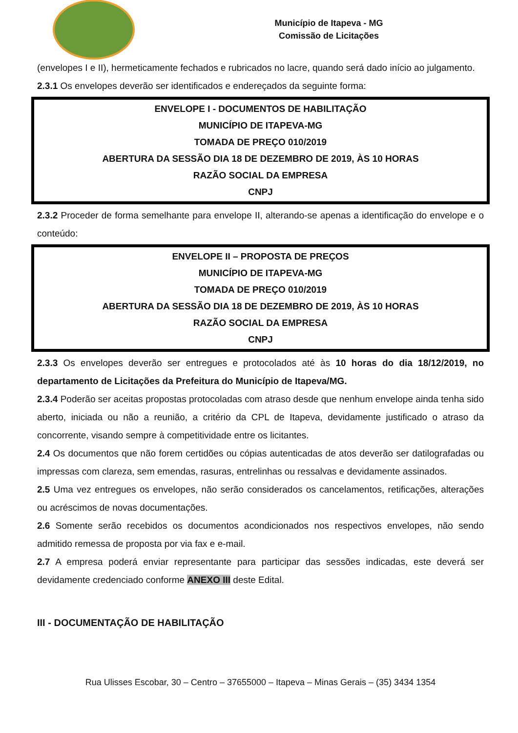Município de Itapeva - MG
Comissão de Licitações
(envelopes I e II), hermeticamente fechados e rubricados no lacre, quando será dado início ao julgamento.
2.3.1 Os envelopes deverão ser identificados e endereçados da seguinte forma:
ENVELOPE I - DOCUMENTOS DE HABILITAÇÃO
MUNICÍPIO DE ITAPEVA-MG
TOMADA DE PREÇO 010/2019
ABERTURA DA SESSÃO DIA 18 DE DEZEMBRO DE 2019, ÀS 10 HORAS
RAZÃO SOCIAL DA EMPRESA
CNPJ
2.3.2 Proceder de forma semelhante para envelope II, alterando-se apenas a identificação do envelope e o conteúdo:
ENVELOPE II – PROPOSTA DE PREÇOS
MUNICÍPIO DE ITAPEVA-MG
TOMADA DE PREÇO 010/2019
ABERTURA DA SESSÃO DIA 18 DE DEZEMBRO DE 2019, ÀS 10 HORAS
RAZÃO SOCIAL DA EMPRESA
CNPJ
2.3.3 Os envelopes deverão ser entregues e protocolados até às 10 horas do dia 18/12/2019, no departamento de Licitações da Prefeitura do Município de Itapeva/MG.
2.3.4 Poderão ser aceitas propostas protocoladas com atraso desde que nenhum envelope ainda tenha sido aberto, iniciada ou não a reunião, a critério da CPL de Itapeva, devidamente justificado o atraso da concorrente, visando sempre à competitividade entre os licitantes.
2.4 Os documentos que não forem certidões ou cópias autenticadas de atos deverão ser datilografadas ou impressas com clareza, sem emendas, rasuras, entrelinhas ou ressalvas e devidamente assinados.
2.5 Uma vez entregues os envelopes, não serão considerados os cancelamentos, retificações, alterações ou acréscimos de novas documentações.
2.6 Somente serão recebidos os documentos acondicionados nos respectivos envelopes, não sendo admitido remessa de proposta por via fax e e-mail.
2.7 A empresa poderá enviar representante para participar das sessões indicadas, este deverá ser devidamente credenciado conforme ANEXO III deste Edital.
III - DOCUMENTAÇÃO DE HABILITAÇÃO
Rua Ulisses Escobar, 30 – Centro – 37655000 – Itapeva – Minas Gerais – (35) 3434 1354